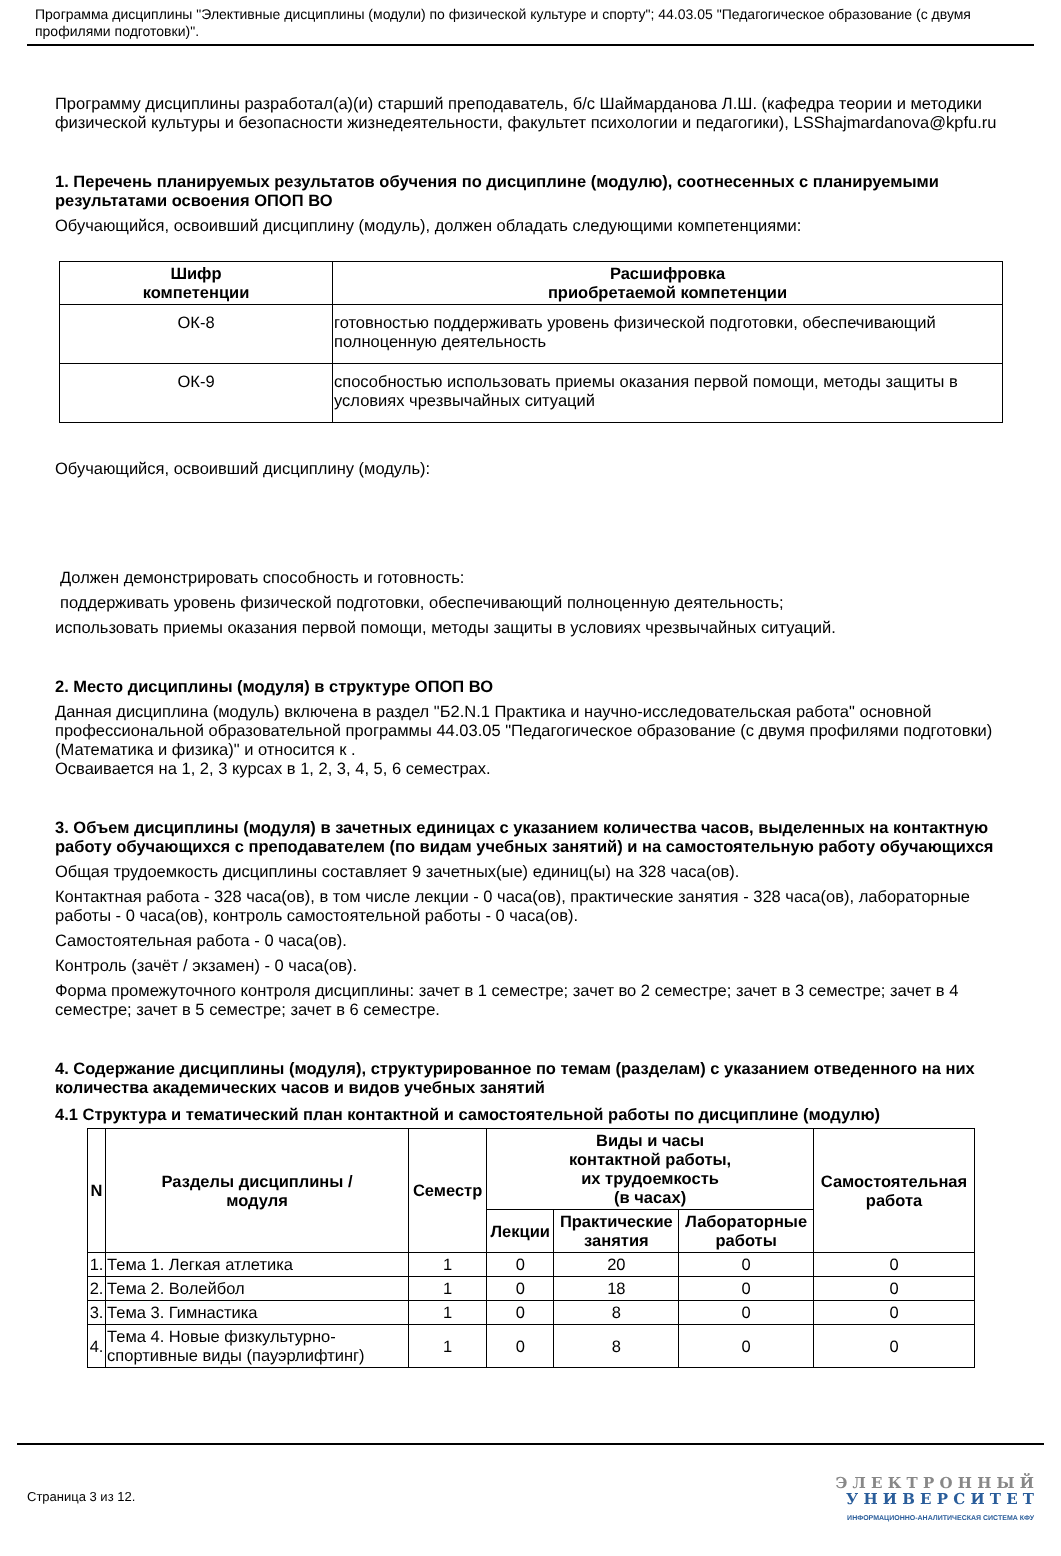Программа дисциплины "Элективные дисциплины (модули) по физической культуре и спорту"; 44.03.05 "Педагогическое образование (с двумя профилями подготовки)".
Программу дисциплины разработал(а)(и) старший преподаватель, б/с Шаймарданова Л.Ш. (кафедра теории и методики физической культуры и безопасности жизнедеятельности, факультет психологии и педагогики), LSShajmardanova@kpfu.ru
1. Перечень планируемых результатов обучения по дисциплине (модулю), соотнесенных с планируемыми результатами освоения ОПОП ВО
Обучающийся, освоивший дисциплину (модуль), должен обладать следующими компетенциями:
| Шифр компетенции | Расшифровка приобретаемой компетенции |
| --- | --- |
| ОК-8 | готовностью поддерживать уровень физической подготовки, обеспечивающий полноценную деятельность |
| ОК-9 | способностью использовать приемы оказания первой помощи, методы защиты в условиях чрезвычайных ситуаций |
Обучающийся, освоивший дисциплину (модуль):
Должен демонстрировать способность и готовность:
поддерживать уровень физической подготовки, обеспечивающий полноценную деятельность;
использовать приемы оказания первой помощи, методы защиты в условиях чрезвычайных ситуаций.
2. Место дисциплины (модуля) в структуре ОПОП ВО
Данная дисциплина (модуль) включена в раздел "Б2.N.1 Практика и научно-исследовательская работа" основной профессиональной образовательной программы 44.03.05 "Педагогическое образование (с двумя профилями подготовки) (Математика и физика)" и относится к .
Осваивается на 1, 2, 3 курсах в 1, 2, 3, 4, 5, 6 семестрах.
3. Объем дисциплины (модуля) в зачетных единицах с указанием количества часов, выделенных на контактную работу обучающихся с преподавателем (по видам учебных занятий) и на самостоятельную работу обучающихся
Общая трудоемкость дисциплины составляет 9 зачетных(ые) единиц(ы) на 328 часа(ов).
Контактная работа - 328 часа(ов), в том числе лекции - 0 часа(ов), практические занятия - 328 часа(ов), лабораторные работы - 0 часа(ов), контроль самостоятельной работы - 0 часа(ов).
Самостоятельная работа - 0 часа(ов).
Контроль (зачёт / экзамен) - 0 часа(ов).
Форма промежуточного контроля дисциплины: зачет в 1 семестре; зачет во 2 семестре; зачет в 3 семестре; зачет в 4 семестре; зачет в 5 семестре; зачет в 6 семестре.
4. Содержание дисциплины (модуля), структурированное по темам (разделам) с указанием отведенного на них количества академических часов и видов учебных занятий
4.1 Структура и тематический план контактной и самостоятельной работы по дисциплине (модулю)
| N | Разделы дисциплины / модуля | Семестр | Виды и часы контактной работы, их трудоемкость (в часах) | | | Самостоятельная работа |
| --- | --- | --- | --- | --- | --- | --- |
| | | | Лекции | Практические занятия | Лабораторные работы | |
| 1. | Тема 1. Легкая атлетика | 1 | 0 | 20 | 0 | 0 |
| 2. | Тема 2. Волейбол | 1 | 0 | 18 | 0 | 0 |
| 3. | Тема 3. Гимнастика | 1 | 0 | 8 | 0 | 0 |
| 4. | Тема 4. Новые физкультурно-спортивные виды (пауэрлифтинг) | 1 | 0 | 8 | 0 | 0 |
Страница 3 из 12.
Э Л Е К Т Р О Н Н Ы Й
У Н И В Е Р С И Т Е Т
ИНФОРМАЦИОННО-АНАЛИТИЧЕСКАЯ СИСТЕМА КФУ